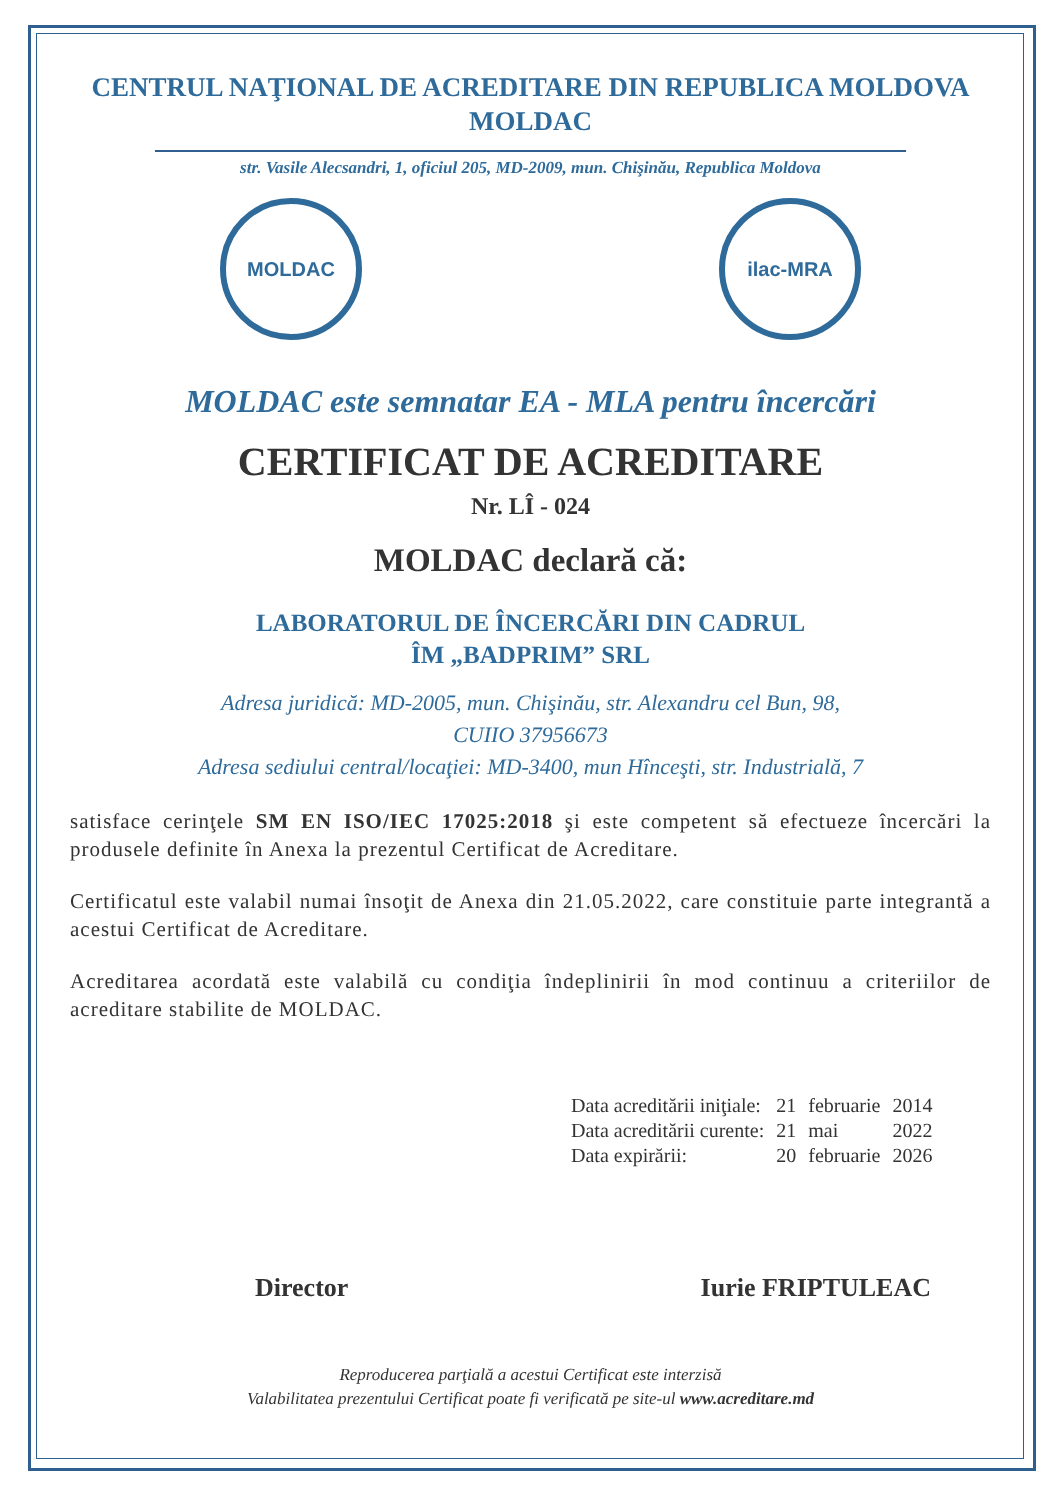CENTRUL NAŢIONAL DE ACREDITARE DIN REPUBLICA MOLDOVA
MOLDAC
str. Vasile Alecsandri, 1, oficiul 205, MD-2009, mun. Chişinău, Republica Moldova
MOLDAC ilac-MRA
MOLDAC este semnatar EA - MLA pentru încercări
CERTIFICAT DE ACREDITARE
Nr. LÎ - 024
MOLDAC declară că:
LABORATORUL DE ÎNCERCĂRI DIN CADRUL
ÎM „BADPRIM” SRL
Adresa juridică: MD-2005, mun. Chişinău, str. Alexandru cel Bun, 98,
CUIIO 37956673
Adresa sediului central/locaţiei: MD-3400, mun Hînceşti, str. Industrială, 7
satisface cerinţele SM EN ISO/IEC 17025:2018 şi este competent să efectueze încercări la produsele definite în Anexa la prezentul Certificat de Acreditare.
Certificatul este valabil numai însoţit de Anexa din 21.05.2022, care constituie parte integrantă a acestui Certificat de Acreditare.
Acreditarea acordată este valabilă cu condiţia îndeplinirii în mod continuu a criteriilor de acreditare stabilite de MOLDAC.
| Data acreditării iniţiale: | 21 | februarie | 2014 |
| Data acreditării curente: | 21 | mai | 2022 |
| Data expirării: | 20 | februarie | 2026 |
Director Iurie FRIPTULEAC
Reproducerea parţială a acestui Certificat este interzisă
Valabilitatea prezentului Certificat poate fi verificată pe site-ul www.acreditare.md